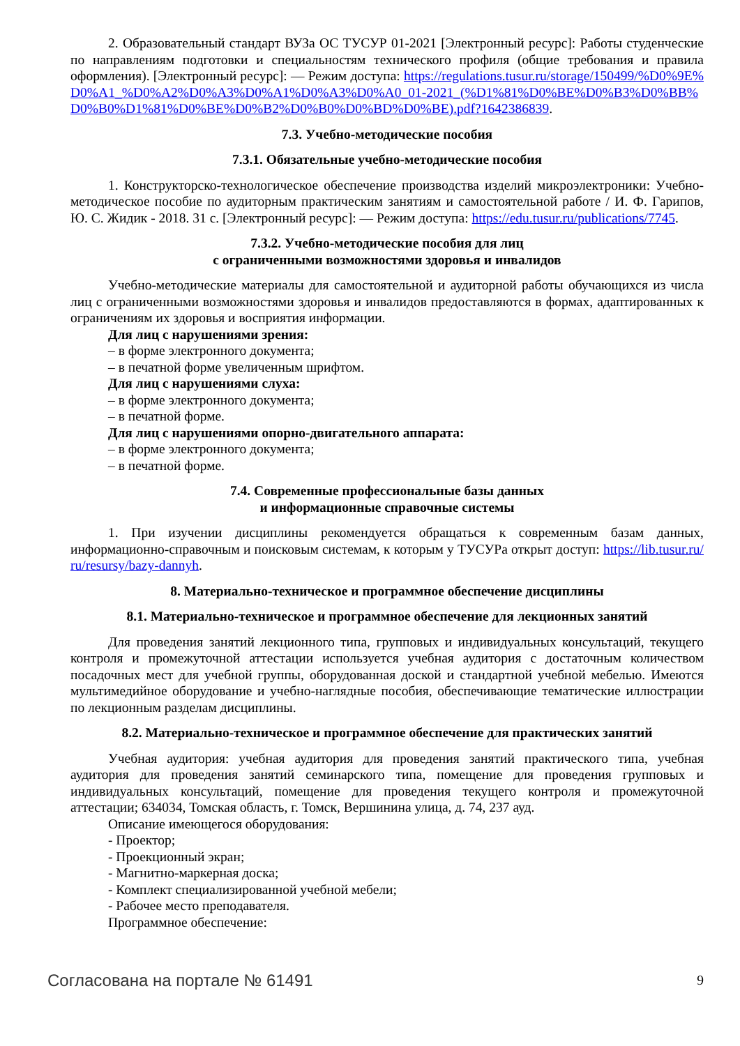2. Образовательный стандарт ВУЗа ОС ТУСУР 01-2021 [Электронный ресурс]: Работы студенческие по направлениям подготовки и специальностям технического профиля (общие требования и правила оформления). [Электронный ресурс]: — Режим доступа: https://regulations.tusur.ru/storage/150499/%D0%9E%D0%A1_%D0%A2%D0%A3%D0%A1%D0%A3%D0%A0_01-2021_(%D1%81%D0%BE%D0%B3%D0%BB%D0%B0%D1%81%D0%BE%D0%B2%D0%B0%D0%BD%D0%BE).pdf?1642386839.
7.3. Учебно-методические пособия
7.3.1. Обязательные учебно-методические пособия
1. Конструкторско-технологическое обеспечение производства изделий микроэлектроники: Учебно-методическое пособие по аудиторным практическим занятиям и самостоятельной работе / И. Ф. Гарипов, Ю. С. Жидик - 2018. 31 с. [Электронный ресурс]: — Режим доступа: https://edu.tusur.ru/publications/7745.
7.3.2. Учебно-методические пособия для лиц
с ограниченными возможностями здоровья и инвалидов
Учебно-методические материалы для самостоятельной и аудиторной работы обучающихся из числа лиц с ограниченными возможностями здоровья и инвалидов предоставляются в формах, адаптированных к ограничениям их здоровья и восприятия информации.
Для лиц с нарушениями зрения:
– в форме электронного документа;
– в печатной форме увеличенным шрифтом.
Для лиц с нарушениями слуха:
– в форме электронного документа;
– в печатной форме.
Для лиц с нарушениями опорно-двигательного аппарата:
– в форме электронного документа;
– в печатной форме.
7.4. Современные профессиональные базы данных
и информационные справочные системы
1. При изучении дисциплины рекомендуется обращаться к современным базам данных, информационно-справочным и поисковым системам, к которым у ТУСУРа открыт доступ: https://lib.tusur.ru/ru/resursy/bazy-dannyh.
8. Материально-техническое и программное обеспечение дисциплины
8.1. Материально-техническое и программное обеспечение для лекционных занятий
Для проведения занятий лекционного типа, групповых и индивидуальных консультаций, текущего контроля и промежуточной аттестации используется учебная аудитория с достаточным количеством посадочных мест для учебной группы, оборудованная доской и стандартной учебной мебелью. Имеются мультимедийное оборудование и учебно-наглядные пособия, обеспечивающие тематические иллюстрации по лекционным разделам дисциплины.
8.2. Материально-техническое и программное обеспечение для практических занятий
Учебная аудитория: учебная аудитория для проведения занятий практического типа, учебная аудитория для проведения занятий семинарского типа, помещение для проведения групповых и индивидуальных консультаций, помещение для проведения текущего контроля и промежуточной аттестации; 634034, Томская область, г. Томск, Вершинина улица, д. 74, 237 ауд.
Описание имеющегося оборудования:
- Проектор;
- Проекционный экран;
- Магнитно-маркерная доска;
- Комплект специализированной учебной мебели;
- Рабочее место преподавателя.
Программное обеспечение:
Согласована на портале № 61491 9